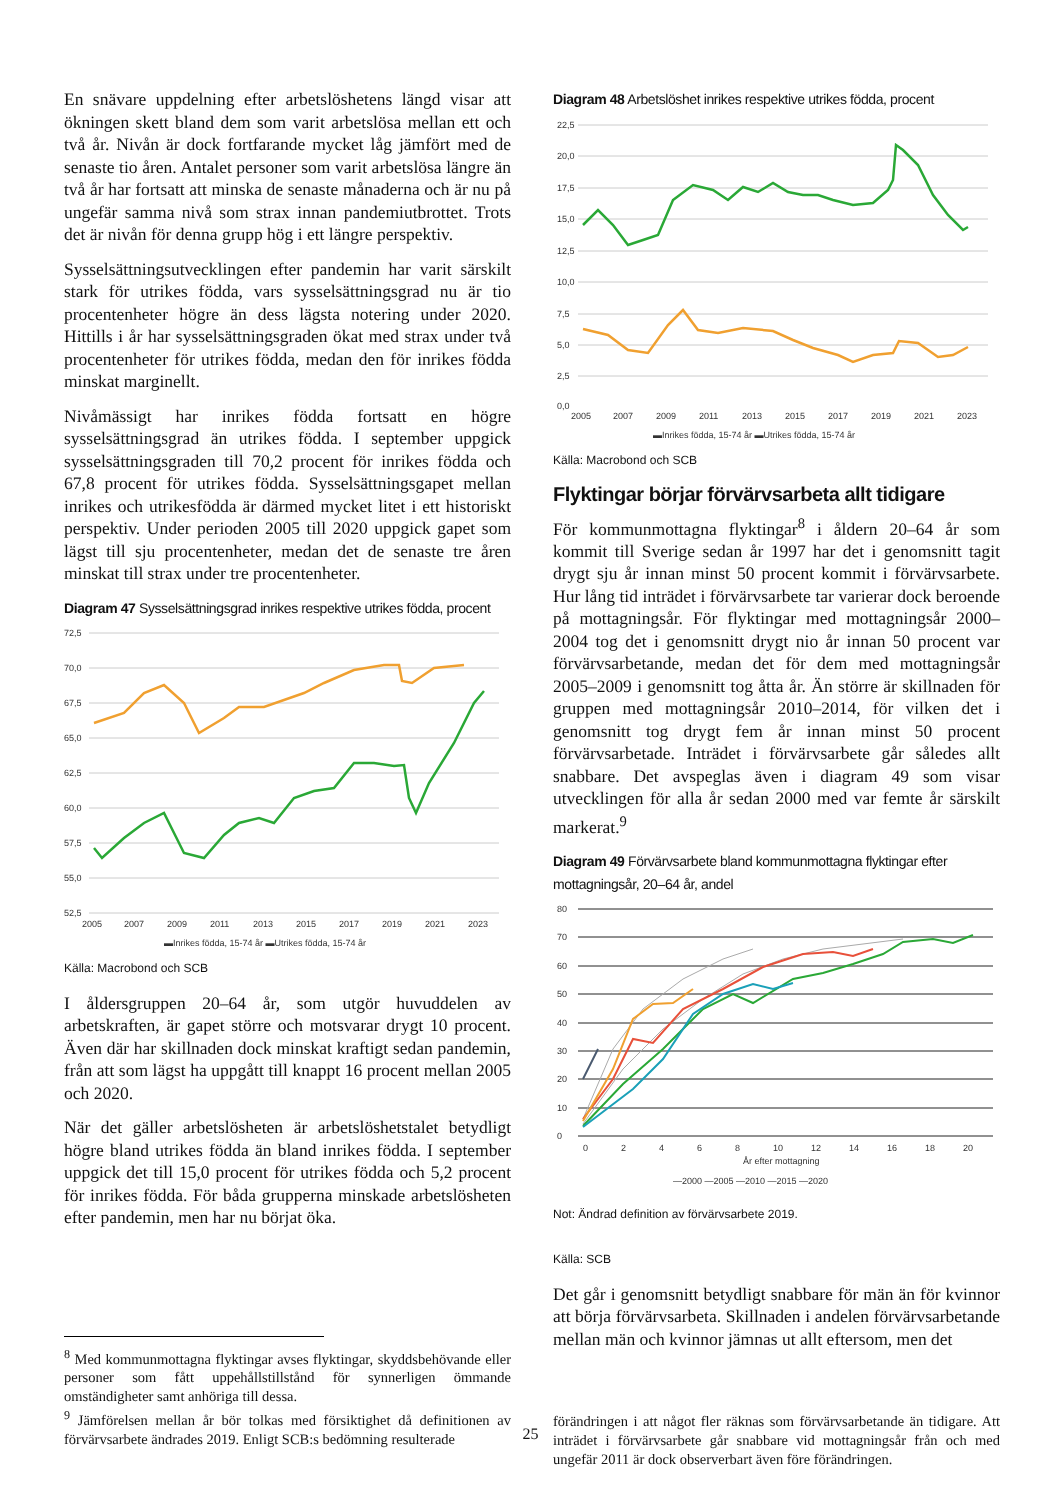En snävare uppdelning efter arbetslöshetens längd visar att ökningen skett bland dem som varit arbetslösa mellan ett och två år. Nivån är dock fortfarande mycket låg jämfört med de senaste tio åren. Antalet personer som varit arbetslösa längre än två år har fortsatt att minska de senaste månaderna och är nu på ungefär samma nivå som strax innan pandemiutbrottet. Trots det är nivån för denna grupp hög i ett längre perspektiv.
Sysselsättningsutvecklingen efter pandemin har varit särskilt stark för utrikes födda, vars sysselsättningsgrad nu är tio procentenheter högre än dess lägsta notering under 2020. Hittills i år har sysselsättningsgraden ökat med strax under två procentenheter för utrikes födda, medan den för inrikes födda minskat marginellt.
Nivåmässigt har inrikes födda fortsatt en högre sysselsättningsgrad än utrikes födda. I september uppgick sysselsättningsgraden till 70,2 procent för inrikes födda och 67,8 procent för utrikes födda. Sysselsättningsgapet mellan inrikes och utrikesfödda är därmed mycket litet i ett historiskt perspektiv. Under perioden 2005 till 2020 uppgick gapet som lägst till sju procentenheter, medan det de senaste tre åren minskat till strax under tre procentenheter.
Diagram 47 Sysselsättningsgrad inrikes respektive utrikes födda, procent
72,5
70,0
67,5
65,0
62,5
60,0
57,5
55,0
52,5
2005
2007
2009
2011
2013
2015
2017
2019
2021
2023
▬Inrikes födda, 15-74 år ▬Utrikes födda, 15-74 år
Källa: Macrobond och SCB
I åldersgruppen 20–64 år, som utgör huvuddelen av arbetskraften, är gapet större och motsvarar drygt 10 procent. Även där har skillnaden dock minskat kraftigt sedan pandemin, från att som lägst ha uppgått till knappt 16 procent mellan 2005 och 2020.
När det gäller arbetslösheten är arbetslöshetstalet betydligt högre bland utrikes födda än bland inrikes födda. I september uppgick det till 15,0 procent för utrikes födda och 5,2 procent för inrikes födda. För båda grupperna minskade arbetslösheten efter pandemin, men har nu börjat öka.
<sup>8</sup> Med kommunmottagna flyktingar avses flyktingar, skyddsbehövande eller personer som fått uppehållstillstånd för synnerligen ömmande omständigheter samt anhöriga till dessa.
<sup>9</sup> Jämförelsen mellan år bör tolkas med försiktighet då definitionen av förvärvsarbete ändrades 2019. Enligt SCB:s bedömning resulterade
Diagram 48 Arbetslöshet inrikes respektive utrikes födda, procent
22,5
20,0
17,5
15,0
12,5
10,0
7,5
5,0
2,5
0,0
2005
2007
2009
2011
2013
2015
2017
2019
2021
2023
▬Inrikes födda, 15-74 år ▬Utrikes födda, 15-74 år
Källa: Macrobond och SCB
Flyktingar börjar förvärvsarbeta allt tidigare
För kommunmottagna flyktingar<sup>8</sup> i åldern 20–64 år som kommit till Sverige sedan år 1997 har det i genomsnitt tagit drygt sju år innan minst 50 procent kommit i förvärvsarbete. Hur lång tid inträdet i förvärvsarbete tar varierar dock beroende på mottagningsår. För flyktingar med mottagningsår 2000–2004 tog det i genomsnitt drygt nio år innan 50 procent var förvärvsarbetande, medan det för dem med mottagningsår 2005–2009 i genomsnitt tog åtta år. Än större är skillnaden för gruppen med mottagningsår 2010–2014, för vilken det i genomsnitt tog drygt fem år innan minst 50 procent förvärvsarbetade. Inträdet i förvärvsarbete går således allt snabbare. Det avspeglas även i diagram 49 som visar utvecklingen för alla år sedan 2000 med var femte år särskilt markerat.<sup>9</sup>
Diagram 49 Förvärvsarbete bland kommunmottagna flyktingar efter mottagningsår, 20–64 år, andel
80
70
60
50
40
30
20
10
0
0
2
4
6
8
10
12
14
16
18
20
År efter mottagning
—2000 —2005 —2010 —2015 —2020
Not: Ändrad definition av förvärvsarbete 2019.
Källa: SCB
Det går i genomsnitt betydligt snabbare för män än för kvinnor att börja förvärvsarbeta. Skillnaden i andelen förvärvsarbetande mellan män och kvinnor jämnas ut allt eftersom, men det
förändringen i att något fler räknas som förvärvsarbetande än tidigare. Att inträdet i förvärvsarbete går snabbare vid mottagningsår från och med ungefär 2011 är dock observerbart även före förändringen.
25